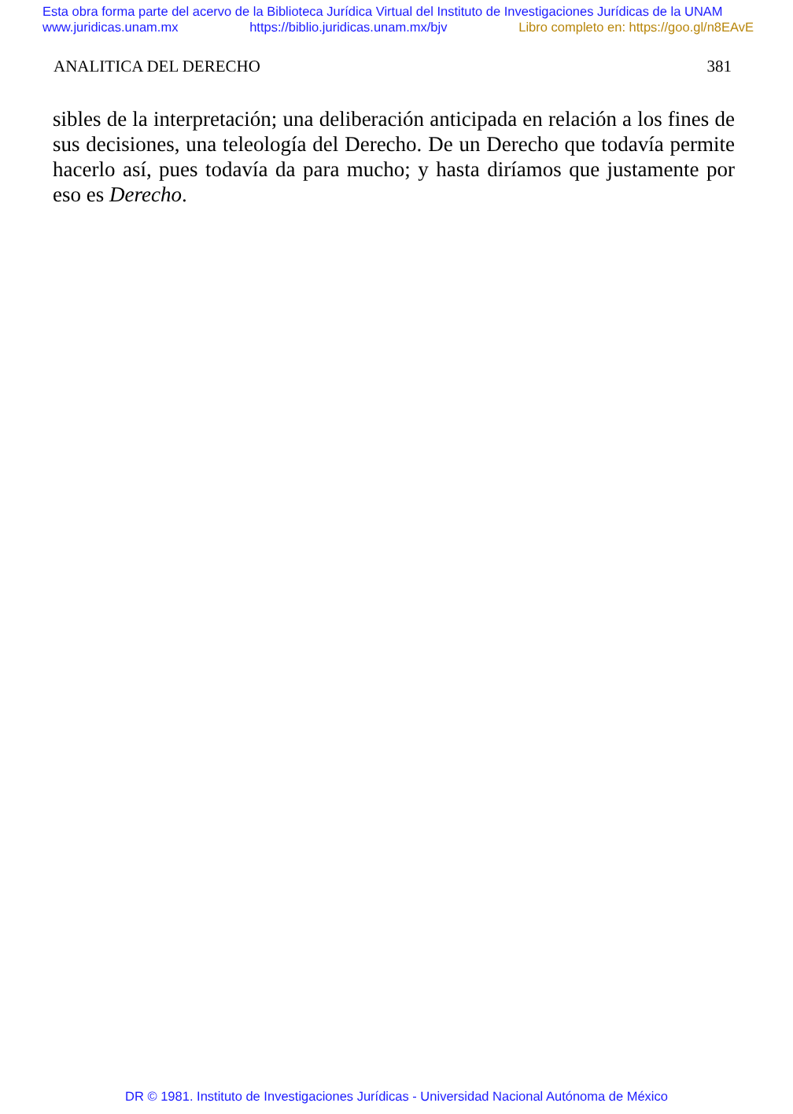Esta obra forma parte del acervo de la Biblioteca Jurídica Virtual del Instituto de Investigaciones Jurídicas de la UNAM
www.juridicas.unam.mx https://biblio.juridicas.unam.mx/bjv Libro completo en: https://goo.gl/n8EAvE
ANALITICA DEL DERECHO 381
sibles de la interpretación; una deliberación anticipada en relación a los fines de sus decisiones, una teleología del Derecho. De un Derecho que todavía permite hacerlo así, pues todavía da para mucho; y hasta diríamos que justamente por eso es Derecho.
DR © 1981. Instituto de Investigaciones Jurídicas - Universidad Nacional Autónoma de México